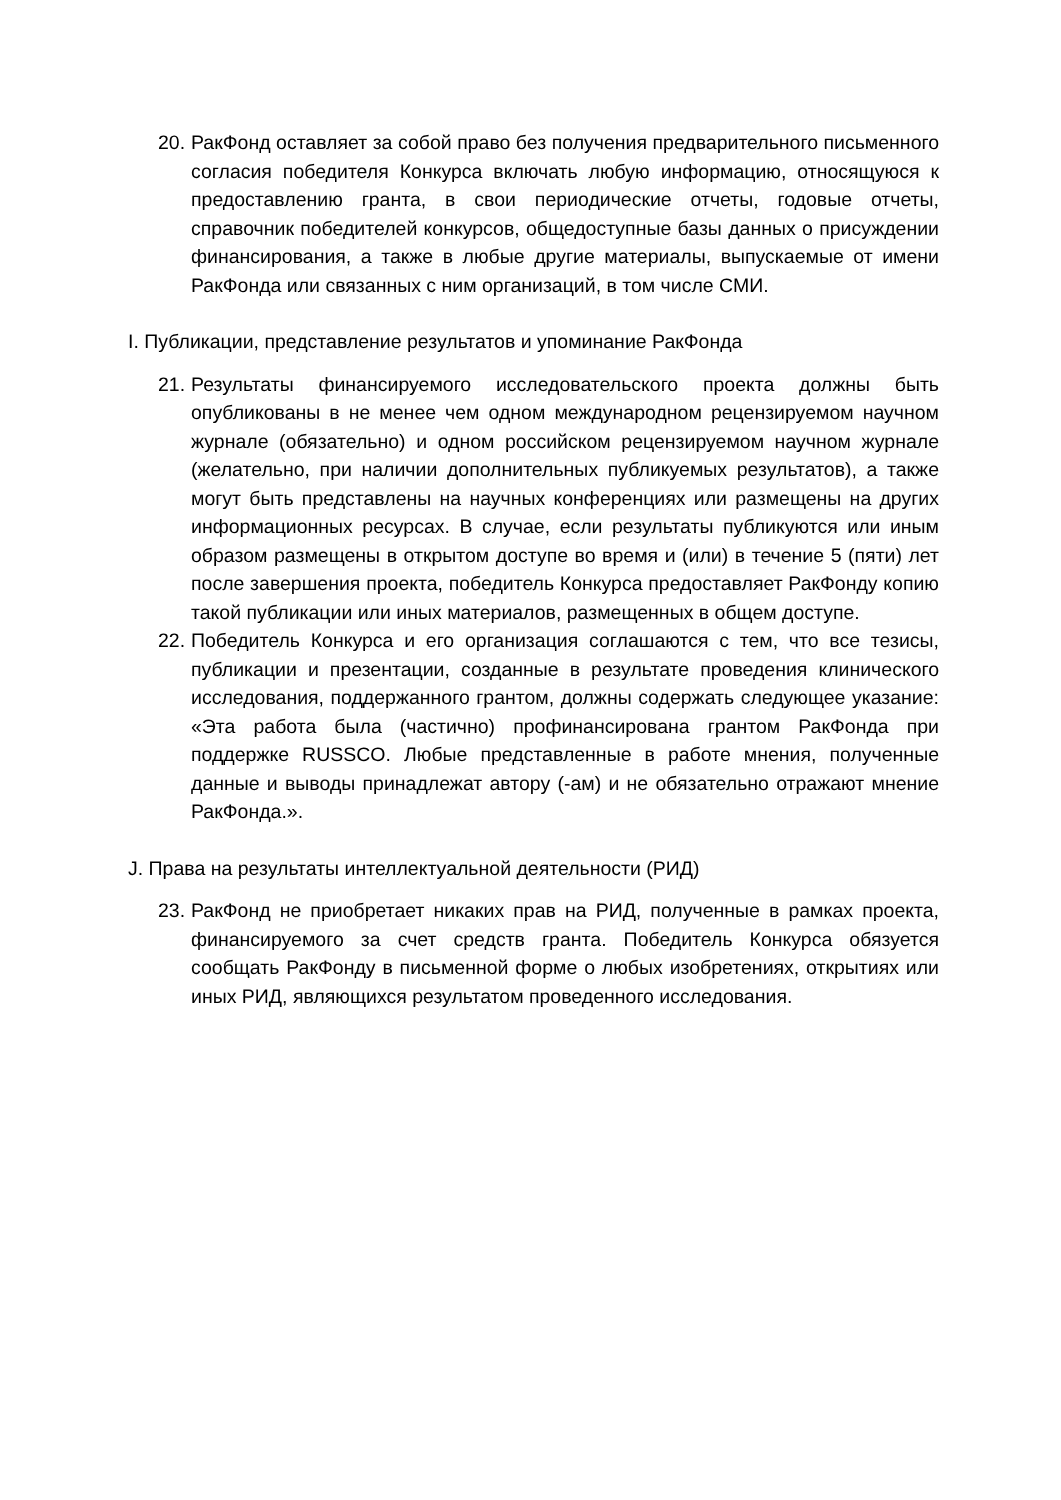20.
РакФонд оставляет за собой право без получения предварительного письменного согласия победителя Конкурса включать любую информацию, относящуюся к предоставлению гранта, в свои периодические отчеты, годовые отчеты, справочник победителей конкурсов, общедоступные базы данных о присуждении финансирования, а также в любые другие материалы, выпускаемые от имени РакФонда или связанных с ним организаций, в том числе СМИ.
I. Публикации, представление результатов и упоминание РакФонда
21.
Результаты финансируемого исследовательского проекта должны быть опубликованы в не менее чем одном международном рецензируемом научном журнале (обязательно) и одном российском рецензируемом научном журнале (желательно, при наличии дополнительных публикуемых результатов), а также могут быть представлены на научных конференциях или размещены на других информационных ресурсах. В случае, если результаты публикуются или иным образом размещены в открытом доступе во время и (или) в течение 5 (пяти) лет после завершения проекта, победитель Конкурса предоставляет РакФонду копию такой публикации или иных материалов, размещенных в общем доступе.
22.
Победитель Конкурса и его организация соглашаются с тем, что все тезисы, публикации и презентации, созданные в результате проведения клинического исследования, поддержанного грантом, должны содержать следующее указание: «Эта работа была (частично) профинансирована грантом РакФонда при поддержке RUSSCO. Любые представленные в работе мнения, полученные данные и выводы принадлежат автору (-ам) и не обязательно отражают мнение РакФонда.».
J. Права на результаты интеллектуальной деятельности (РИД)
23.
РакФонд не приобретает никаких прав на РИД, полученные в рамках проекта, финансируемого за счет средств гранта. Победитель Конкурса обязуется сообщать РакФонду в письменной форме о любых изобретениях, открытиях или иных РИД, являющихся результатом проведенного исследования.